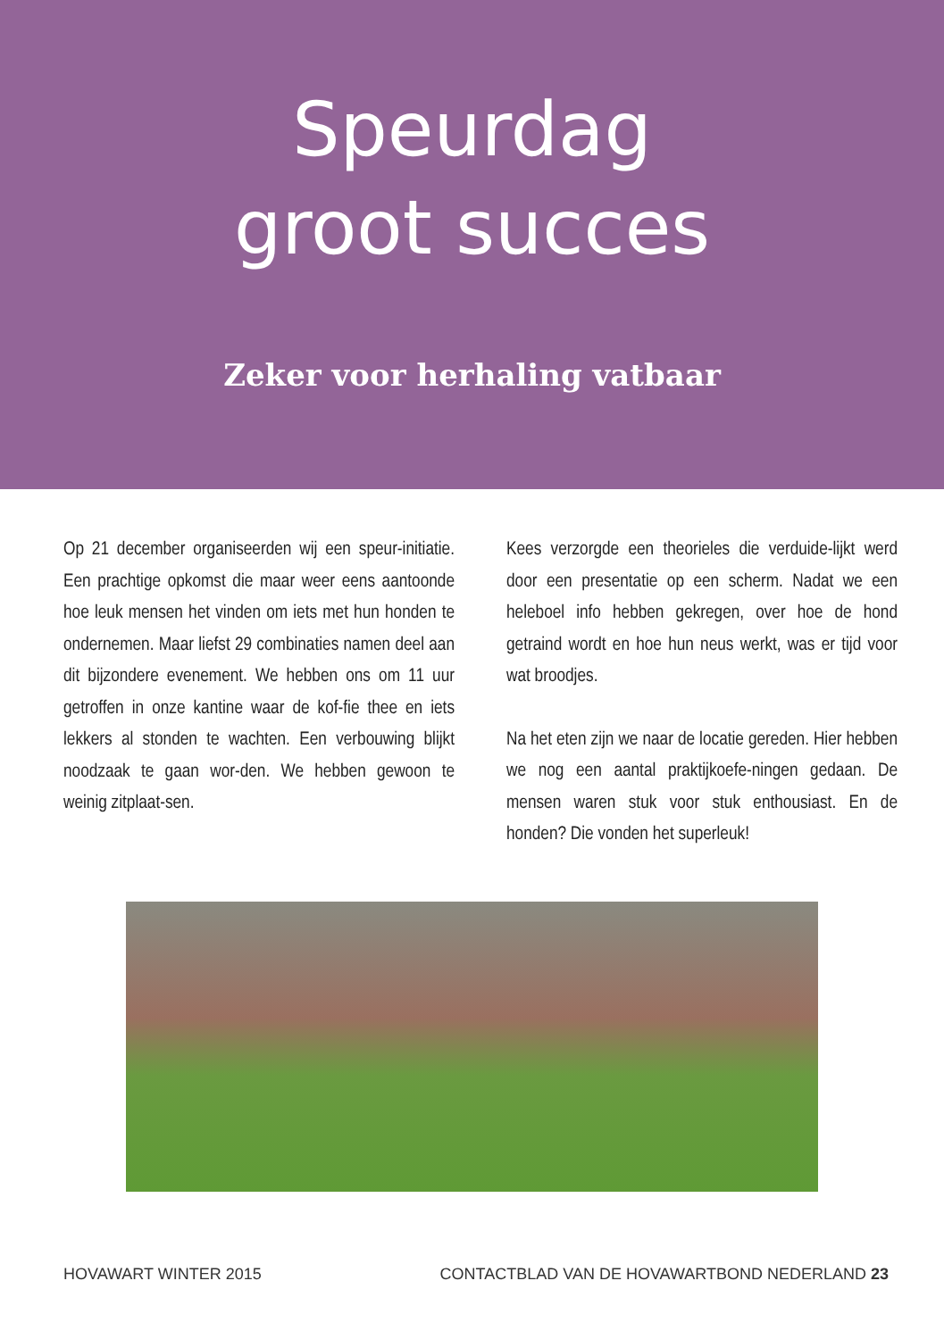Speurdag
groot succes
Zeker voor herhaling vatbaar
Op 21 december organiseerden wij een speur-initiatie. Een prachtige opkomst die maar weer eens aantoonde hoe leuk mensen het vinden om iets met hun honden te ondernemen. Maar liefst 29 combinaties namen deel aan dit bijzondere evenement. We hebben ons om 11 uur getroffen in onze kantine waar de kof-fie thee en iets lekkers al stonden te wachten. Een verbouwing blijkt noodzaak te gaan wor-den. We hebben gewoon te weinig zitplaat-sen.
Kees verzorgde een theorieles die verduide-lijkt werd door een presentatie op een scherm. Nadat we een heleboel info hebben gekregen, over hoe de hond getraind wordt en hoe hun neus werkt, was er tijd voor wat broodjes.
Na het eten zijn we naar de locatie gereden. Hier hebben we nog een aantal praktijkoefe-ningen gedaan. De mensen waren stuk voor stuk enthousiast. En de honden? Die vonden het superleuk!
HOVAWART WINTER 2015 CONTACTBLAD VAN DE HOVAWARTBOND NEDERLAND 23